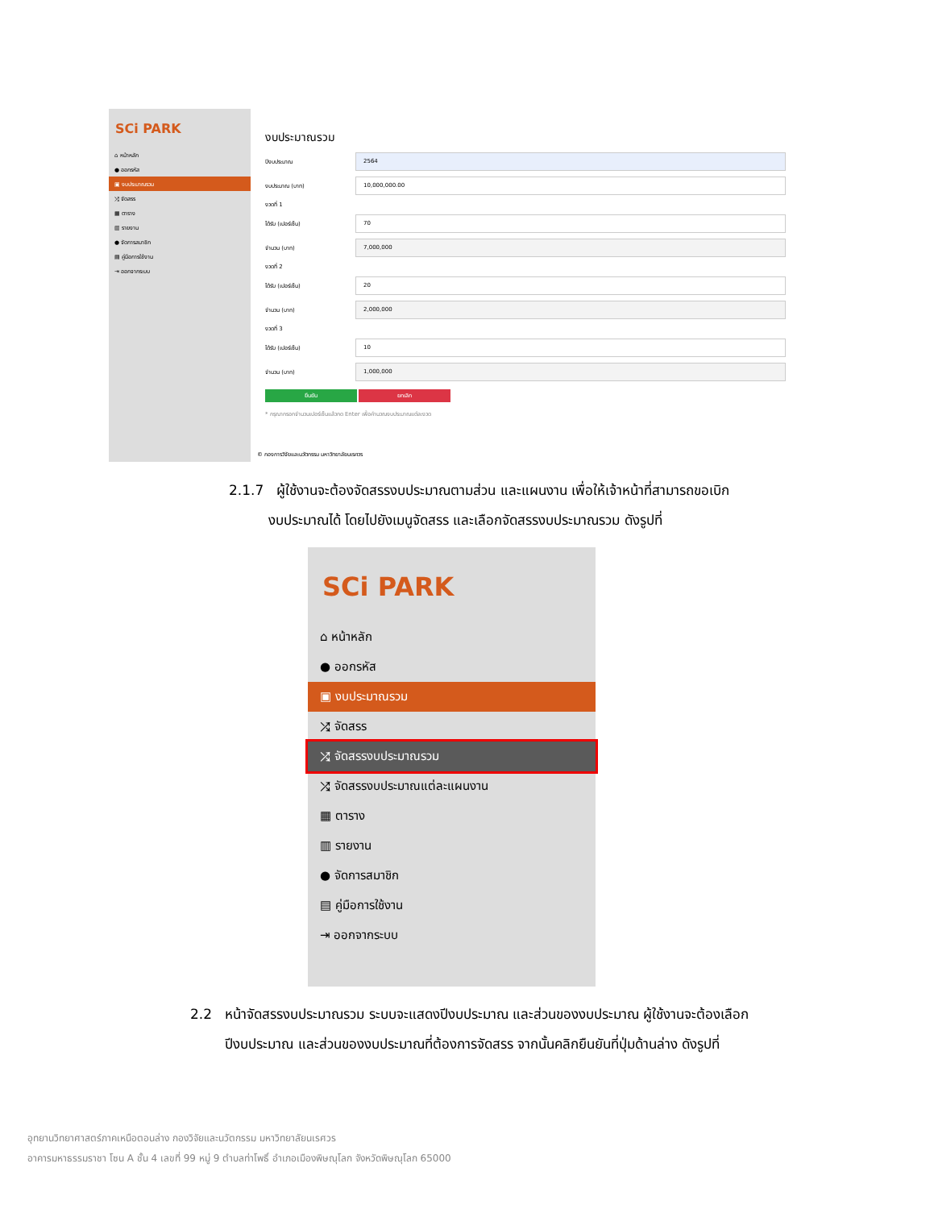SCi PARK
⌂ หน้าหลัก
● ออกรหัส
▣ งบประมาณรวม
⤮ จัดสรร
▦ ตาราง
▥ รายงาน
● จัดการสมาชิก
▤ คู่มือการใช้งาน
⇥ ออกจากระบบ
งบประมาณรวม
ปีงบประมาณ 2564
งบประมาณ (บาท) 10,000,000.00
งวดที่ 1
ได้รับ (เปอร์เซ็น) 70
จำนวน (บาท) 7,000,000
งวดที่ 2
ได้รับ (เปอร์เซ็น) 20
จำนวน (บาท) 2,000,000
งวดที่ 3
ได้รับ (เปอร์เซ็น) 10
จำนวน (บาท) 1,000,000
ยืนยัน ยกเลิก
* กรุณากรอกจำนวนเปอร์เซ็นแล้วกด Enter เพื่อคำนวณงบประมาณแต่ละงวด
© กองการวิจัยและนวัตกรรม มหาวิทยาลัยนเรศวร
2.1.7 ผู้ใช้งานจะต้องจัดสรรงบประมาณตามส่วน และแผนงาน เพื่อให้เจ้าหน้าที่สามารถขอเบิก
งบประมาณได้ โดยไปยังเมนูจัดสรร และเลือกจัดสรรงบประมาณรวม ดังรูปที่
SCi PARK
⌂ หน้าหลัก
● ออกรหัส
▣ งบประมาณรวม
⤮ จัดสรร
⤮ จัดสรรงบประมาณรวม
⤮ จัดสรรงบประมาณแต่ละแผนงาน
▦ ตาราง
▥ รายงาน
● จัดการสมาชิก
▤ คู่มือการใช้งาน
⇥ ออกจากระบบ
2.2 หน้าจัดสรรงบประมาณรวม ระบบจะแสดงปีงบประมาณ และส่วนของงบประมาณ ผู้ใช้งานจะต้องเลือก
ปีงบประมาณ และส่วนของงบประมาณที่ต้องการจัดสรร จากนั้นคลิกยืนยันที่ปุ่มด้านล่าง ดังรูปที่
อุทยานวิทยาศาสตร์ภาคเหนือตอนล่าง กองวิจัยและนวัตกรรม มหาวิทยาลัยนเรศวร
อาคารมหาธรรมราชา โซน A ชั้น 4 เลขที่ 99 หมู่ 9 ตำบลท่าโพธิ์ อำเภอเมืองพิษณุโลก จังหวัดพิษณุโลก 65000